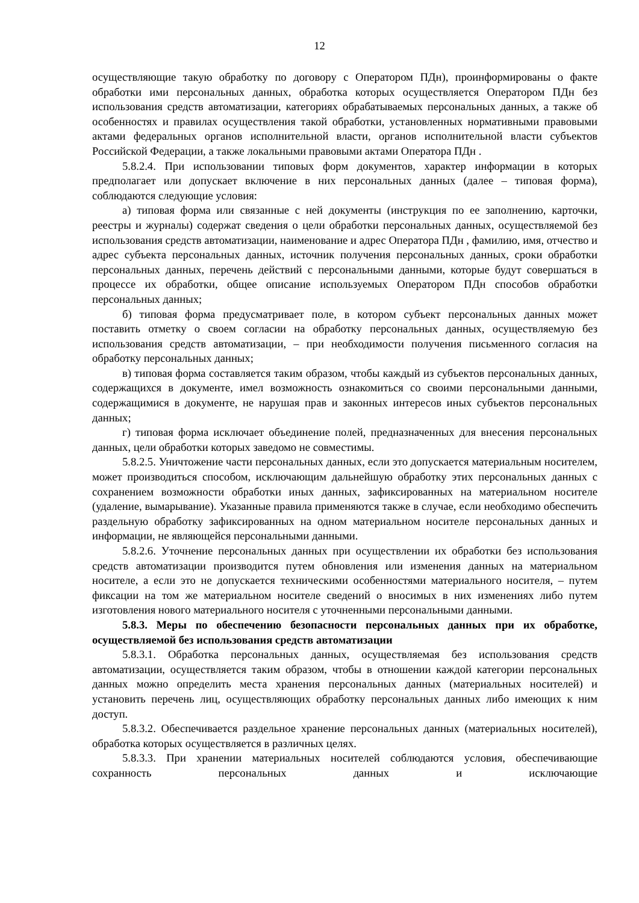12
осуществляющие такую обработку по договору с Оператором ПДн), проинформированы о факте обработки ими персональных данных, обработка которых осуществляется Оператором ПДн без использования средств автоматизации, категориях обрабатываемых персональных данных, а также об особенностях и правилах осуществления такой обработки, установленных нормативными правовыми актами федеральных органов исполнительной власти, органов исполнительной власти субъектов Российской Федерации, а также локальными правовыми актами Оператора ПДн .
5.8.2.4. При использовании типовых форм документов, характер информации в которых предполагает или допускает включение в них персональных данных (далее – типовая форма), соблюдаются следующие условия:
а) типовая форма или связанные с ней документы (инструкция по ее заполнению, карточки, реестры и журналы) содержат сведения о цели обработки персональных данных, осуществляемой без использования средств автоматизации, наименование и адрес Оператора ПДн , фамилию, имя, отчество и адрес субъекта персональных данных, источник получения персональных данных, сроки обработки персональных данных, перечень действий с персональными данными, которые будут совершаться в процессе их обработки, общее описание используемых Оператором ПДн способов обработки персональных данных;
б) типовая форма предусматривает поле, в котором субъект персональных данных может поставить отметку о своем согласии на обработку персональных данных, осуществляемую без использования средств автоматизации, – при необходимости получения письменного согласия на обработку персональных данных;
в) типовая форма составляется таким образом, чтобы каждый из субъектов персональных данных, содержащихся в документе, имел возможность ознакомиться со своими персональными данными, содержащимися в документе, не нарушая прав и законных интересов иных субъектов персональных данных;
г) типовая форма исключает объединение полей, предназначенных для внесения персональных данных, цели обработки которых заведомо не совместимы.
5.8.2.5. Уничтожение части персональных данных, если это допускается материальным носителем, может производиться способом, исключающим дальнейшую обработку этих персональных данных с сохранением возможности обработки иных данных, зафиксированных на материальном носителе (удаление, вымарывание). Указанные правила применяются также в случае, если необходимо обеспечить раздельную обработку зафиксированных на одном материальном носителе персональных данных и информации, не являющейся персональными данными.
5.8.2.6. Уточнение персональных данных при осуществлении их обработки без использования средств автоматизации производится путем обновления или изменения данных на материальном носителе, а если это не допускается техническими особенностями материального носителя, – путем фиксации на том же материальном носителе сведений о вносимых в них изменениях либо путем изготовления нового материального носителя с уточненными персональными данными.
5.8.3. Меры по обеспечению безопасности персональных данных при их обработке, осуществляемой без использования средств автоматизации
5.8.3.1. Обработка персональных данных, осуществляемая без использования средств автоматизации, осуществляется таким образом, чтобы в отношении каждой категории персональных данных можно определить места хранения персональных данных (материальных носителей) и установить перечень лиц, осуществляющих обработку персональных данных либо имеющих к ним доступ.
5.8.3.2. Обеспечивается раздельное хранение персональных данных (материальных носителей), обработка которых осуществляется в различных целях.
5.8.3.3. При хранении материальных носителей соблюдаются условия, обеспечивающие сохранность персональных данных и исключающие